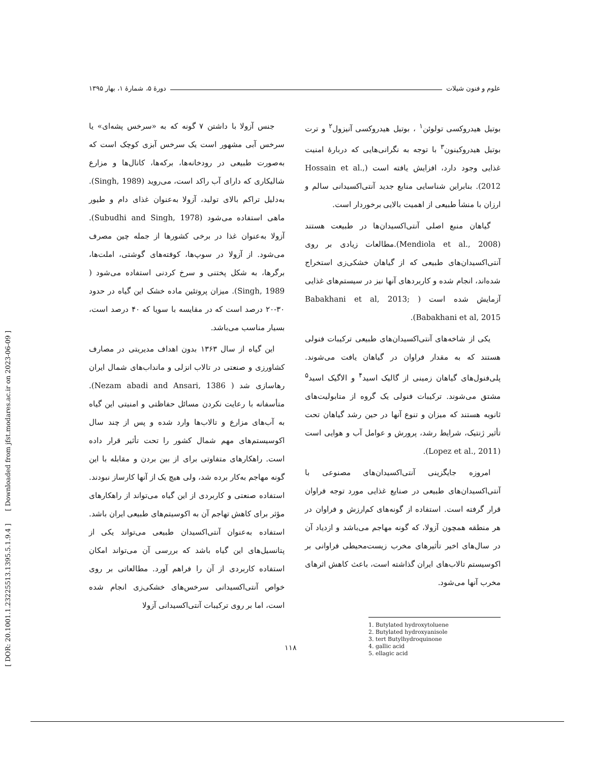[ DOR: 20.1001.1.23225513.1395.5.1.9.4 ] [ Downloaded from jfst.modares.ac.ir on 2023-06-09 ]
علوم و فنون شیلات دورهٔ ۵، شمارهٔ ۱، بهار ۱۳۹۵
بوتیل هیدروکسی تولوئن<sup>۱</sup> ، بوتیل هیدروکسی آنیزول<sup>۲</sup> و ترت بوتیل هیدروکینون<sup>۳</sup> با توجه به نگرانی‌هایی که دربارهٔ امنیت غذایی وجود دارد، افزایش یافته است (Hossain et al., 2012). بنابراین شناسایی منابع جدید آنتی‌اکسیدانی سالم و ارزان با منشأ طبیعی از اهمیت بالایی برخوردار است.
گیاهان منبع اصلی آنتی‌اکسیدان‌ها در طبیعت هستند (Mendiola et al., 2008).مطالعات زیادی بر روی آنتی‌اکسیدان‌های طبیعی که از گیاهان خشکی‌زی استخراج شده‌اند، انجام شده و کاربردهای آنها نیز در سیستم‌های غذایی آزمایش شده است ( Babakhani et al, 2013; Babakhani et al, 2015).
یکی از شاخه‌های آنتی‌اکسیدان‌های طبیعی ترکیبات فنولی هستند که به مقدار فراوان در گیاهان یافت می‌شوند. پلی‌فنول‌های گیاهان زمینی از گالیک اسید<sup>۴</sup> و الاگیک اسید<sup>۵</sup> مشتق می‌شوند. ترکیبات فنولی یک گروه از متابولیت‌های ثانویه هستند که میزان و تنوع آنها در حین رشد گیاهان تحت تأثیر ژنتیک، شرایط رشد، پرورش و عوامل آب و هوایی است (Lopez et al., 2011).
امروزه جایگزینی آنتی‌اکسیدان‌های مصنوعی با آنتی‌اکسیدان‌های طبیعی در صنایع غذایی مورد توجه فراوان قرار گرفته است. استفاده از گونه‌های کم‌ارزش و فراوان در هر منطقه همچون آزولا، که گونه مهاجم می‌باشد و ازدیاد آن در سال‌های اخیر تأثیرهای مخرب زیست‌محیطی فراوانی بر اکوسیستم تالاب‌های ایران گذاشته است، باعث کاهش اثرهای مخرب آنها می‌شود.
1. Butylated hydroxytoluene
2. Butylated hydroxyanisole
3. tert Butylhydroquinone
4. gallic acid
5. ellagic acid
جنس آزولا با داشتن ۷ گونه که به «سرخس پشه‌ای» یا سرخس آبی مشهور است یک سرخس آبزی کوچک است که به‌صورت طبیعی در رودخانه‌ها، برکه‌ها، کانال‌ها و مزارع شالیکاری که دارای آب راکد است، می‌روید (Singh, 1989). به‌دلیل تراکم بالای تولید، آزولا به‌عنوان غذای دام و طیور ماهی استفاده می‌شود (Subudhi and Singh, 1978). آزولا به‌عنوان غذا در برخی کشورها از جمله چین مصرف می‌شود. از آزولا در سوپ‌ها، کوفته‌های گوشتی، املت‌ها، برگرها، به شکل پختنی و سرخ کردنی استفاده می‌شود ( Singh, 1989). میزان پروتئین ماده خشک این گیاه در حدود ۳۰-۲۰ درصد است که در مقایسه با سویا که ۴۰ درصد است، بسیار مناسب می‌باشد.
این گیاه از سال ۱۳۶۳ بدون اهداف مدیریتی در مصارف کشاورزی و صنعتی در تالاب انزلی و مانداب‌های شمال ایران رهاسازی شد ( Nezam abadi and Ansari, 1386). متأسفانه با رعایت نکردن مسائل حفاظتی و امنیتی این گیاه به آب‌های مزارع و تالاب‌ها وارد شده و پس از چند سال اکوسیستم‌های مهم شمال کشور را تحت تأثیر قرار داده است. راهکارهای متفاوتی برای از بین بردن و مقابله با این گونه مهاجم به‌کار برده شد، ولی هیچ یک از آنها کارساز نبودند. استفاده صنعتی و کاربردی از این گیاه می‌تواند از راهکارهای مؤثر برای کاهش تهاجم آن به اکوسیتم‌های طبیعی ایران باشد. استفاده به‌عنوان آنتی‌اکسیدان طبیعی می‌تواند یکی از پتانسیل‌های این گیاه باشد که بررسی آن می‌تواند امکان استفاده کاربردی از آن را فراهم آورد. مطالعاتی بر روی خواص آنتی‌اکسیدانی سرخس‌های خشکی‌زی انجام شده است، اما بر روی ترکیبات آنتی‌اکسیدانی آزولا
۱۱۸